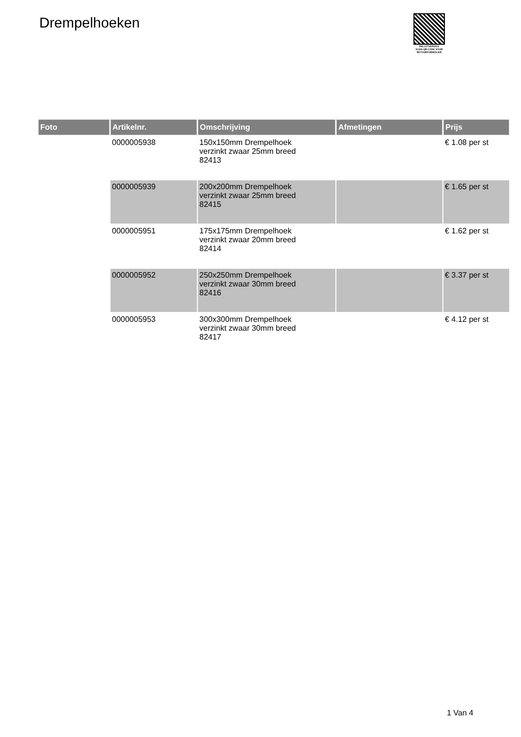Drempelhoeken
PALLETSERVICE
SCAN QR-CODE VOOR
RETOURFORMULIER
| Foto | Artikelnr. | Omschrijving | Afmetingen | Prijs |
| --- | --- | --- | --- | --- |
| | 0000005938 | 150x150mm Drempelhoek verzinkt zwaar 25mm breed 82413 | | € 1.08 per st |
| | 0000005939 | 200x200mm Drempelhoek verzinkt zwaar 25mm breed 82415 | | € 1.65 per st |
| | 0000005951 | 175x175mm Drempelhoek verzinkt zwaar 20mm breed 82414 | | € 1.62 per st |
| | 0000005952 | 250x250mm Drempelhoek verzinkt zwaar 30mm breed 82416 | | € 3.37 per st |
| | 0000005953 | 300x300mm Drempelhoek verzinkt zwaar 30mm breed 82417 | | € 4.12 per st |
1 Van 4